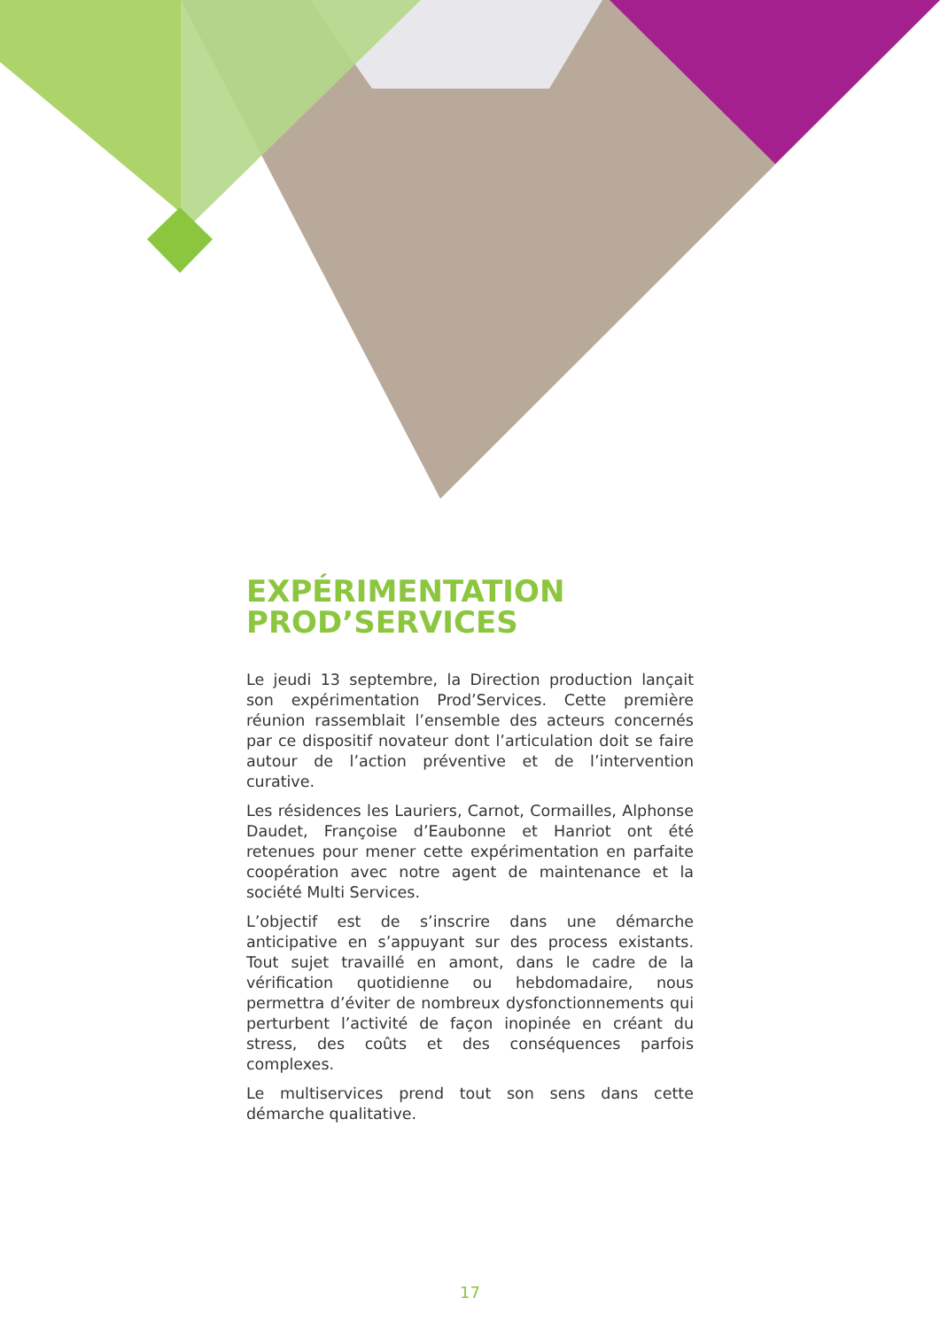EXPÉRIMENTATION
PROD’SERVICES
Le jeudi 13 septembre, la Direction production lançait son expérimentation Prod’Services. Cette première réunion rassemblait l’ensemble des acteurs concernés par ce dispositif novateur dont l’articulation doit se faire autour de l’action préventive et de l’intervention curative.
Les résidences les Lauriers, Carnot, Cormailles, Alphonse Daudet, Françoise d’Eaubonne et Hanriot ont été retenues pour mener cette expérimentation en parfaite coopération avec notre agent de maintenance et la société Multi Services.
L’objectif est de s’inscrire dans une démarche anticipative en s’appuyant sur des process existants. Tout sujet travaillé en amont, dans le cadre de la vérification quotidienne ou hebdomadaire, nous permettra d’éviter de nombreux dysfonctionnements qui perturbent l’activité de façon inopinée en créant du stress, des coûts et des conséquences parfois complexes.
Le multiservices prend tout son sens dans cette démarche qualitative.
17